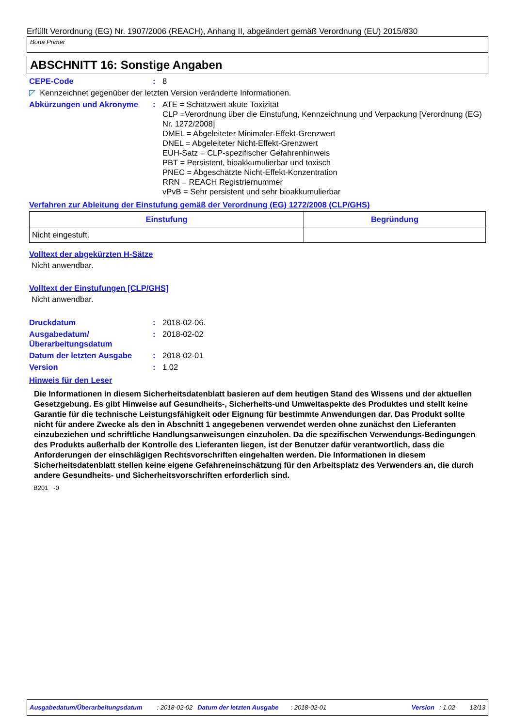Erfüllt Verordnung (EG) Nr. 1907/2006 (REACH), Anhang II, abgeändert gemäß Verordnung (EU) 2015/830
Bona Primer
ABSCHNITT 16: Sonstige Angaben
CEPE-Code : 8
◸ Kennzeichnet gegenüber der letzten Version veränderte Informationen.
Abkürzungen und Akronyme : ATE = Schätzwert akute Toxizität
CLP =Verordnung über die Einstufung, Kennzeichnung und Verpackung [Verordnung (EG) Nr. 1272/2008]
DMEL = Abgeleiteter Minimaler-Effekt-Grenzwert
DNEL = Abgeleiteter Nicht-Effekt-Grenzwert
EUH-Satz = CLP-spezifischer Gefahrenhinweis
PBT = Persistent, bioakkumulierbar und toxisch
PNEC = Abgeschätzte Nicht-Effekt-Konzentration
RRN = REACH Registriernummer
vPvB = Sehr persistent und sehr bioakkumulierbar
Verfahren zur Ableitung der Einstufung gemäß der Verordnung (EG) 1272/2008 (CLP/GHS)
| Einstufung | Begründung |
| --- | --- |
| Nicht eingestuft. | |
Volltext der abgekürzten H-Sätze
Nicht anwendbar.
Volltext der Einstufungen [CLP/GHS]
Nicht anwendbar.
Druckdatum : 2018-02-06.
Ausgabedatum/ Überarbeitungsdatum
: 2018-02-02
Datum der letzten Ausgabe : 2018-02-01
Version : 1.02
Hinweis für den Leser
Die Informationen in diesem Sicherheitsdatenblatt basieren auf dem heutigen Stand des Wissens und der aktuellen Gesetzgebung. Es gibt Hinweise auf Gesundheits-, Sicherheits-und Umweltaspekte des Produktes und stellt keine Garantie für die technische Leistungsfähigkeit oder Eignung für bestimmte Anwendungen dar. Das Produkt sollte nicht für andere Zwecke als den in Abschnitt 1 angegebenen verwendet werden ohne zunächst den Lieferanten einzubeziehen und schriftliche Handlungsanweisungen einzuholen. Da die spezifischen Verwendungs-Bedingungen des Produkts außerhalb der Kontrolle des Lieferanten liegen, ist der Benutzer dafür verantwortlich, dass die Anforderungen der einschlägigen Rechtsvorschriften eingehalten werden. Die Informationen in diesem Sicherheitsdatenblatt stellen keine eigene Gefahreneinschätzung für den Arbeitsplatz des Verwenders an, die durch andere Gesundheits- und Sicherheitsvorschriften erforderlich sind.
B201 -0
Ausgabedatum/Überarbeitungsdatum: 2018-02-02 Datum der letzten Ausgabe: 2018-02-01 Version: 1.02 13/13